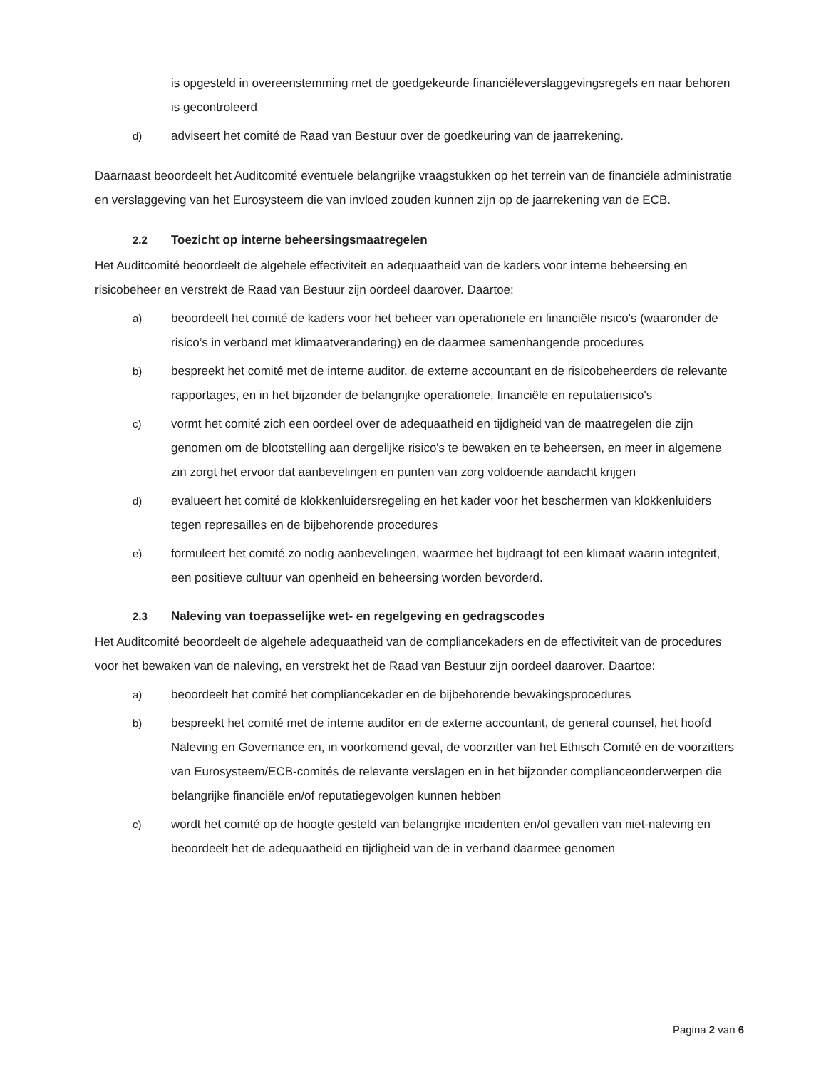is opgesteld in overeenstemming met de goedgekeurde financiëleverslaggevingsregels en naar behoren is gecontroleerd
d) adviseert het comité de Raad van Bestuur over de goedkeuring van de jaarrekening.
Daarnaast beoordeelt het Auditcomité eventuele belangrijke vraagstukken op het terrein van de financiële administratie en verslaggeving van het Eurosysteem die van invloed zouden kunnen zijn op de jaarrekening van de ECB.
2.2 Toezicht op interne beheersingsmaatregelen
Het Auditcomité beoordeelt de algehele effectiviteit en adequaatheid van de kaders voor interne beheersing en risicobeheer en verstrekt de Raad van Bestuur zijn oordeel daarover. Daartoe:
a) beoordeelt het comité de kaders voor het beheer van operationele en financiële risico's (waaronder de risico’s in verband met klimaatverandering) en de daarmee samenhangende procedures
b) bespreekt het comité met de interne auditor, de externe accountant en de risicobeheerders de relevante rapportages, en in het bijzonder de belangrijke operationele, financiële en reputatierisico's
c) vormt het comité zich een oordeel over de adequaatheid en tijdigheid van de maatregelen die zijn genomen om de blootstelling aan dergelijke risico's te bewaken en te beheersen, en meer in algemene zin zorgt het ervoor dat aanbevelingen en punten van zorg voldoende aandacht krijgen
d) evalueert het comité de klokkenluidersregeling en het kader voor het beschermen van klokkenluiders tegen represailles en de bijbehorende procedures
e) formuleert het comité zo nodig aanbevelingen, waarmee het bijdraagt tot een klimaat waarin integriteit, een positieve cultuur van openheid en beheersing worden bevorderd.
2.3 Naleving van toepasselijke wet- en regelgeving en gedragscodes
Het Auditcomité beoordeelt de algehele adequaatheid van de compliancekaders en de effectiviteit van de procedures voor het bewaken van de naleving, en verstrekt het de Raad van Bestuur zijn oordeel daarover. Daartoe:
a) beoordeelt het comité het compliancekader en de bijbehorende bewakingsprocedures
b) bespreekt het comité met de interne auditor en de externe accountant, de general counsel, het hoofd Naleving en Governance en, in voorkomend geval, de voorzitter van het Ethisch Comité en de voorzitters van Eurosysteem/ECB-comités de relevante verslagen en in het bijzonder complianceonderwerpen die belangrijke financiële en/of reputatiegevolgen kunnen hebben
c) wordt het comité op de hoogte gesteld van belangrijke incidenten en/of gevallen van niet-naleving en beoordeelt het de adequaatheid en tijdigheid van de in verband daarmee genomen
Pagina 2 van 6